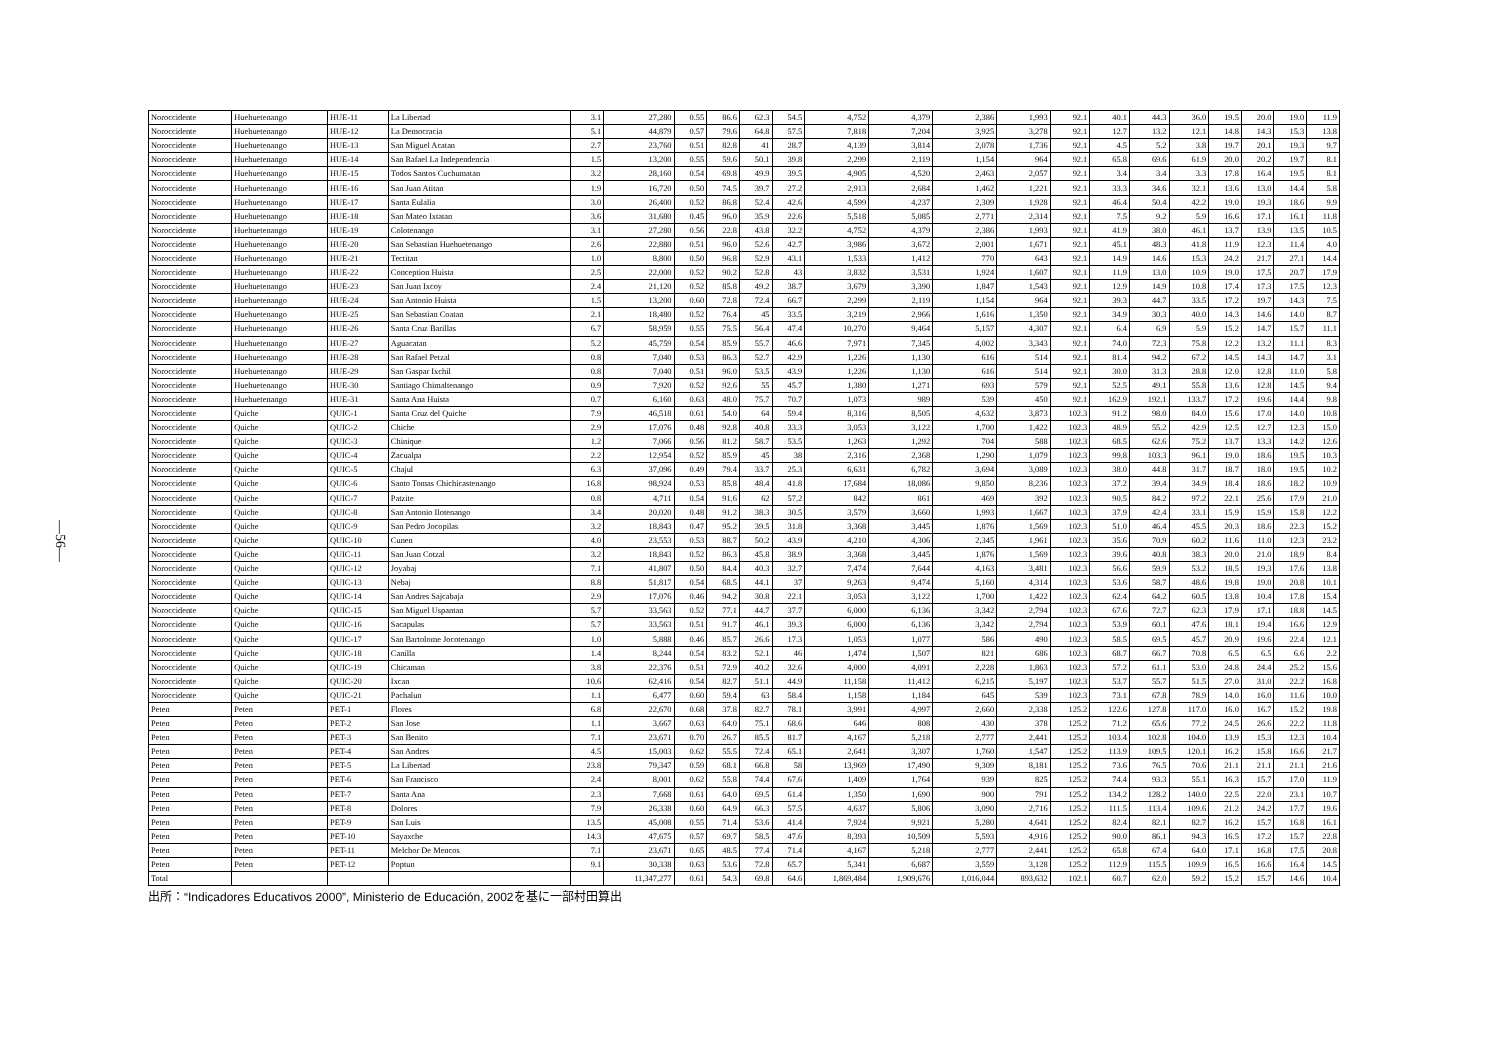—56—
| Noroccidente | Huehuetenango | HUE-11 | La Libertad | 3.1 | 27,280 | 0.55 | 86.6 | 62.3 | 54.5 | 4,752 | 4,379 | 2,386 | 1,993 | 92.1 | 40.1 | 44.3 | 36.0 | 19.5 | 20.0 | 19.0 | 11.9 |
| Noroccidente | Huehuetenango | HUE-12 | La Democracia | 5.1 | 44,879 | 0.57 | 79.6 | 64.8 | 57.5 | 7,818 | 7,204 | 3,925 | 3,278 | 92.1 | 12.7 | 13.2 | 12.1 | 14.8 | 14.3 | 15.3 | 13.8 |
| Noroccidente | Huehuetenango | HUE-13 | San Miguel Acatan | 2.7 | 23,760 | 0.51 | 82.8 | 41 | 28.7 | 4,139 | 3,814 | 2,078 | 1,736 | 92.1 | 4.5 | 5.2 | 3.8 | 19.7 | 20.1 | 19.3 | 9.7 |
| Noroccidente | Huehuetenango | HUE-14 | San Rafael La Independencia | 1.5 | 13,200 | 0.55 | 59.6 | 50.1 | 39.8 | 2,299 | 2,119 | 1,154 | 964 | 92.1 | 65.8 | 69.6 | 61.9 | 20.0 | 20.2 | 19.7 | 8.1 |
| Noroccidente | Huehuetenango | HUE-15 | Todos Santos Cuchumatan | 3.2 | 28,160 | 0.54 | 69.8 | 49.9 | 39.5 | 4,905 | 4,520 | 2,463 | 2,057 | 92.1 | 3.4 | 3.4 | 3.3 | 17.8 | 16.4 | 19.5 | 8.1 |
| Noroccidente | Huehuetenango | HUE-16 | San Juan Atitan | 1.9 | 16,720 | 0.50 | 74.5 | 39.7 | 27.2 | 2,913 | 2,684 | 1,462 | 1,221 | 92.1 | 33.3 | 34.6 | 32.1 | 13.6 | 13.0 | 14.4 | 5.8 |
| Noroccidente | Huehuetenango | HUE-17 | Santa Eulalia | 3.0 | 26,400 | 0.52 | 86.8 | 52.4 | 42.6 | 4,599 | 4,237 | 2,309 | 1,928 | 92.1 | 46.4 | 50.4 | 42.2 | 19.0 | 19.3 | 18.6 | 9.9 |
| Noroccidente | Huehuetenango | HUE-18 | San Mateo Ixtatan | 3.6 | 31,680 | 0.45 | 96.0 | 35.9 | 22.6 | 5,518 | 5,085 | 2,771 | 2,314 | 92.1 | 7.5 | 9.2 | 5.9 | 16.6 | 17.1 | 16.1 | 11.8 |
| Noroccidente | Huehuetenango | HUE-19 | Colotenango | 3.1 | 27,280 | 0.56 | 22.8 | 43.8 | 32.2 | 4,752 | 4,379 | 2,386 | 1,993 | 92.1 | 41.9 | 38.0 | 46.1 | 13.7 | 13.9 | 13.5 | 10.5 |
| Noroccidente | Huehuetenango | HUE-20 | San Sebastian Huehuetenango | 2.6 | 22,880 | 0.51 | 96.0 | 52.6 | 42.7 | 3,986 | 3,672 | 2,001 | 1,671 | 92.1 | 45.1 | 48.3 | 41.8 | 11.9 | 12.3 | 11.4 | 4.0 |
| Noroccidente | Huehuetenango | HUE-21 | Tectitan | 1.0 | 8,800 | 0.50 | 96.8 | 52.9 | 43.1 | 1,533 | 1,412 | 770 | 643 | 92.1 | 14.9 | 14.6 | 15.3 | 24.2 | 21.7 | 27.1 | 14.4 |
| Noroccidente | Huehuetenango | HUE-22 | Conception Huista | 2.5 | 22,000 | 0.52 | 90.2 | 52.8 | 43 | 3,832 | 3,531 | 1,924 | 1,607 | 92.1 | 11.9 | 13.0 | 10.9 | 19.0 | 17.5 | 20.7 | 17.9 |
| Noroccidente | Huehuetenango | HUE-23 | San Juan Ixcoy | 2.4 | 21,120 | 0.52 | 85.8 | 49.2 | 38.7 | 3,679 | 3,390 | 1,847 | 1,543 | 92.1 | 12.9 | 14.9 | 10.8 | 17.4 | 17.3 | 17.5 | 12.3 |
| Noroccidente | Huehuetenango | HUE-24 | San Antonio Huista | 1.5 | 13,200 | 0.60 | 72.8 | 72.4 | 66.7 | 2,299 | 2,119 | 1,154 | 964 | 92.1 | 39.3 | 44.7 | 33.5 | 17.2 | 19.7 | 14.3 | 7.5 |
| Noroccidente | Huehuetenango | HUE-25 | San Sebastian Coatan | 2.1 | 18,480 | 0.52 | 76.4 | 45 | 33.5 | 3,219 | 2,966 | 1,616 | 1,350 | 92.1 | 34.9 | 30.3 | 40.0 | 14.3 | 14.6 | 14.0 | 8.7 |
| Noroccidente | Huehuetenango | HUE-26 | Santa Cruz Barillas | 6.7 | 58,959 | 0.55 | 75.5 | 56.4 | 47.4 | 10,270 | 9,464 | 5,157 | 4,307 | 92.1 | 6.4 | 6.9 | 5.9 | 15.2 | 14.7 | 15.7 | 11.1 |
| Noroccidente | Huehuetenango | HUE-27 | Aguacatan | 5.2 | 45,759 | 0.54 | 85.9 | 55.7 | 46.6 | 7,971 | 7,345 | 4,002 | 3,343 | 92.1 | 74.0 | 72.3 | 75.8 | 12.2 | 13.2 | 11.1 | 8.3 |
| Noroccidente | Huehuetenango | HUE-28 | San Rafael Petzal | 0.8 | 7,040 | 0.53 | 86.3 | 52.7 | 42.9 | 1,226 | 1,130 | 616 | 514 | 92.1 | 81.4 | 94.2 | 67.2 | 14.5 | 14.3 | 14.7 | 3.1 |
| Noroccidente | Huehuetenango | HUE-29 | San Gaspar Ixchil | 0.8 | 7,040 | 0.51 | 96.0 | 53.5 | 43.9 | 1,226 | 1,130 | 616 | 514 | 92.1 | 30.0 | 31.3 | 28.8 | 12.0 | 12.8 | 11.0 | 5.8 |
| Noroccidente | Huehuetenango | HUE-30 | Santiago Chimaltenango | 0.9 | 7,920 | 0.52 | 92.6 | 55 | 45.7 | 1,380 | 1,271 | 693 | 579 | 92.1 | 52.5 | 49.1 | 55.8 | 13.6 | 12.8 | 14.5 | 9.4 |
| Noroccidente | Huehuetenango | HUE-31 | Santa Ana Huista | 0.7 | 6,160 | 0.63 | 48.0 | 75.7 | 70.7 | 1,073 | 989 | 539 | 450 | 92.1 | 162.9 | 192.1 | 133.7 | 17.2 | 19.6 | 14.4 | 9.8 |
| Noroccidente | Quiche | QUIC-1 | Santa Cruz del Quiche | 7.9 | 46,518 | 0.61 | 54.0 | 64 | 59.4 | 8,316 | 8,505 | 4,632 | 3,873 | 102.3 | 91.2 | 98.0 | 84.0 | 15.6 | 17.0 | 14.0 | 10.8 |
| Noroccidente | Quiche | QUIC-2 | Chiche | 2.9 | 17,076 | 0.48 | 92.8 | 40.8 | 33.3 | 3,053 | 3,122 | 1,700 | 1,422 | 102.3 | 48.9 | 55.2 | 42.9 | 12.5 | 12.7 | 12.3 | 15.0 |
| Noroccidente | Quiche | QUIC-3 | Chinique | 1.2 | 7,066 | 0.56 | 81.2 | 58.7 | 53.5 | 1,263 | 1,292 | 704 | 588 | 102.3 | 68.5 | 62.6 | 75.2 | 13.7 | 13.3 | 14.2 | 12.6 |
| Noroccidente | Quiche | QUIC-4 | Zacualpa | 2.2 | 12,954 | 0.52 | 85.9 | 45 | 38 | 2,316 | 2,368 | 1,290 | 1,079 | 102.3 | 99.8 | 103.3 | 96.1 | 19.0 | 18.6 | 19.5 | 10.3 |
| Noroccidente | Quiche | QUIC-5 | Chajul | 6.3 | 37,096 | 0.49 | 79.4 | 33.7 | 25.3 | 6,631 | 6,782 | 3,694 | 3,089 | 102.3 | 38.0 | 44.8 | 31.7 | 18.7 | 18.0 | 19.5 | 10.2 |
| Noroccidente | Quiche | QUIC-6 | Santo Tomas Chichicastenango | 16.8 | 98,924 | 0.53 | 85.8 | 48.4 | 41.8 | 17,684 | 18,086 | 9,850 | 8,236 | 102.3 | 37.2 | 39.4 | 34.9 | 18.4 | 18.6 | 18.2 | 10.9 |
| Noroccidente | Quiche | QUIC-7 | Patzite | 0.8 | 4,711 | 0.54 | 91.6 | 62 | 57.2 | 842 | 861 | 469 | 392 | 102.3 | 90.5 | 84.2 | 97.2 | 22.1 | 25.6 | 17.9 | 21.0 |
| Noroccidente | Quiche | QUIC-8 | San Antonio Ilotenango | 3.4 | 20,020 | 0.48 | 91.2 | 38.3 | 30.5 | 3,579 | 3,660 | 1,993 | 1,667 | 102.3 | 37.9 | 42.4 | 33.1 | 15.9 | 15.9 | 15.8 | 12.2 |
| Noroccidente | Quiche | QUIC-9 | San Pedro Jocopilas | 3.2 | 18,843 | 0.47 | 95.2 | 39.5 | 31.8 | 3,368 | 3,445 | 1,876 | 1,569 | 102.3 | 51.0 | 46.4 | 45.5 | 20.3 | 18.6 | 22.3 | 15.2 |
| Noroccidente | Quiche | QUIC-10 | Cunen | 4.0 | 23,553 | 0.53 | 88.7 | 50.2 | 43.9 | 4,210 | 4,306 | 2,345 | 1,961 | 102.3 | 35.6 | 70.9 | 60.2 | 11.6 | 11.0 | 12.3 | 23.2 |
| Noroccidente | Quiche | QUIC-11 | San Juan Cotzal | 3.2 | 18,843 | 0.52 | 86.3 | 45.8 | 38.9 | 3,368 | 3,445 | 1,876 | 1,569 | 102.3 | 39.6 | 40.8 | 38.3 | 20.0 | 21.0 | 18.9 | 8.4 |
| Noroccidente | Quiche | QUIC-12 | Joyabaj | 7.1 | 41,807 | 0.50 | 84.4 | 40.3 | 32.7 | 7,474 | 7,644 | 4,163 | 3,481 | 102.3 | 56.6 | 59.9 | 53.2 | 18.5 | 19.3 | 17.6 | 13.8 |
| Noroccidente | Quiche | QUIC-13 | Nebaj | 8.8 | 51,817 | 0.54 | 68.5 | 44.1 | 37 | 9,263 | 9,474 | 5,160 | 4,314 | 102.3 | 53.6 | 58.7 | 48.6 | 19.8 | 19.0 | 20.8 | 10.1 |
| Noroccidente | Quiche | QUIC-14 | San Andres Sajcabaja | 2.9 | 17,076 | 0.46 | 94.2 | 30.8 | 22.1 | 3,053 | 3,122 | 1,700 | 1,422 | 102.3 | 62.4 | 64.2 | 60.5 | 13.8 | 10.4 | 17.8 | 15.4 |
| Noroccidente | Quiche | QUIC-15 | San Miguel Uspantan | 5.7 | 33,563 | 0.52 | 77.1 | 44.7 | 37.7 | 6,000 | 6,136 | 3,342 | 2,794 | 102.3 | 67.6 | 72.7 | 62.3 | 17.9 | 17.1 | 18.8 | 14.5 |
| Noroccidente | Quiche | QUIC-16 | Sacapulas | 5.7 | 33,563 | 0.51 | 91.7 | 46.1 | 39.3 | 6,000 | 6,136 | 3,342 | 2,794 | 102.3 | 53.9 | 60.1 | 47.6 | 18.1 | 19.4 | 16.6 | 12.9 |
| Noroccidente | Quiche | QUIC-17 | San Bartolome Jocotenango | 1.0 | 5,888 | 0.46 | 85.7 | 26.6 | 17.3 | 1,053 | 1,077 | 586 | 490 | 102.3 | 58.5 | 69.5 | 45.7 | 20.9 | 19.6 | 22.4 | 12.1 |
| Noroccidente | Quiche | QUIC-18 | Canilla | 1.4 | 8,244 | 0.54 | 83.2 | 52.1 | 46 | 1,474 | 1,507 | 821 | 686 | 102.3 | 68.7 | 66.7 | 70.8 | 6.5 | 6.5 | 6.6 | 2.2 |
| Noroccidente | Quiche | QUIC-19 | Chicaman | 3.8 | 22,376 | 0.51 | 72.9 | 40.2 | 32.6 | 4,000 | 4,091 | 2,228 | 1,863 | 102.3 | 57.2 | 61.1 | 53.0 | 24.8 | 24.4 | 25.2 | 15.6 |
| Noroccidente | Quiche | QUIC-20 | Ixcan | 10.6 | 62,416 | 0.54 | 82.7 | 51.1 | 44.9 | 11,158 | 11,412 | 6,215 | 5,197 | 102.3 | 53.7 | 55.7 | 51.5 | 27.0 | 31.0 | 22.2 | 16.8 |
| Noroccidente | Quiche | QUIC-21 | Pachalun | 1.1 | 6,477 | 0.60 | 59.4 | 63 | 58.4 | 1,158 | 1,184 | 645 | 539 | 102.3 | 73.1 | 67.8 | 78.9 | 14.0 | 16.0 | 11.6 | 10.0 |
| Peten | Peten | PET-1 | Flores | 6.8 | 22,670 | 0.68 | 37.8 | 82.7 | 78.1 | 3,991 | 4,997 | 2,660 | 2,338 | 125.2 | 122.6 | 127.8 | 117.0 | 16.0 | 16.7 | 15.2 | 19.8 |
| Peten | Peten | PET-2 | San Jose | 1.1 | 3,667 | 0.63 | 64.0 | 75.1 | 68.6 | 646 | 808 | 430 | 378 | 125.2 | 71.2 | 65.6 | 77.2 | 24.5 | 26.6 | 22.2 | 11.8 |
| Peten | Peten | PET-3 | San Benito | 7.1 | 23,671 | 0.70 | 26.7 | 85.5 | 81.7 | 4,167 | 5,218 | 2,777 | 2,441 | 125.2 | 103.4 | 102.8 | 104.0 | 13.9 | 15.3 | 12.3 | 10.4 |
| Peten | Peten | PET-4 | San Andres | 4.5 | 15,003 | 0.62 | 55.5 | 72.4 | 65.1 | 2,641 | 3,307 | 1,760 | 1,547 | 125.2 | 113.9 | 109.5 | 120.1 | 16.2 | 15.8 | 16.6 | 21.7 |
| Peten | Peten | PET-5 | La Libertad | 23.8 | 79,347 | 0.59 | 68.1 | 66.8 | 58 | 13,969 | 17,490 | 9,309 | 8,181 | 125.2 | 73.6 | 76.5 | 70.6 | 21.1 | 21.1 | 21.1 | 21.6 |
| Peten | Peten | PET-6 | San Francisco | 2.4 | 8,001 | 0.62 | 55.8 | 74.4 | 67.6 | 1,409 | 1,764 | 939 | 825 | 125.2 | 74.4 | 93.3 | 55.1 | 16.3 | 15.7 | 17.0 | 11.9 |
| Peten | Peten | PET-7 | Santa Ana | 2.3 | 7,668 | 0.61 | 64.0 | 69.5 | 61.4 | 1,350 | 1,690 | 900 | 791 | 125.2 | 134.2 | 128.2 | 140.0 | 22.5 | 22.0 | 23.1 | 10.7 |
| Peten | Peten | PET-8 | Dolores | 7.9 | 26,338 | 0.60 | 64.9 | 66.3 | 57.5 | 4,637 | 5,806 | 3,090 | 2,716 | 125.2 | 111.5 | 113.4 | 109.6 | 21.2 | 24.2 | 17.7 | 19.6 |
| Peten | Peten | PET-9 | San Luis | 13.5 | 45,008 | 0.55 | 71.4 | 53.6 | 41.4 | 7,924 | 9,921 | 5,280 | 4,641 | 125.2 | 82.4 | 82.1 | 82.7 | 16.2 | 15.7 | 16.8 | 16.1 |
| Peten | Peten | PET-10 | Sayaxche | 14.3 | 47,675 | 0.57 | 69.7 | 58.5 | 47.6 | 8,393 | 10,509 | 5,593 | 4,916 | 125.2 | 90.0 | 86.1 | 94.3 | 16.5 | 17.2 | 15.7 | 22.8 |
| Peten | Peten | PET-11 | Melchor De Mencos | 7.1 | 23,671 | 0.65 | 48.5 | 77.4 | 71.4 | 4,167 | 5,218 | 2,777 | 2,441 | 125.2 | 65.8 | 67.4 | 64.0 | 17.1 | 16.8 | 17.5 | 20.8 |
| Peten | Peten | PET-12 | Poptun | 9.1 | 30,338 | 0.63 | 53.6 | 72.8 | 65.7 | 5,341 | 6,687 | 3,559 | 3,128 | 125.2 | 112.9 | 115.5 | 109.9 | 16.5 | 16.6 | 16.4 | 14.5 |
| Total | | | | | 11,347,277 | 0.61 | 54.3 | 69.8 | 64.6 | 1,869,484 | 1,909,676 | 1,016,044 | 893,632 | 102.1 | 60.7 | 62.0 | 59.2 | 15.2 | 15.7 | 14.6 | 10.4 |
出所：“Indicadores Educativos 2000”, Ministerio de Educación, 2002を基に一部村田算出